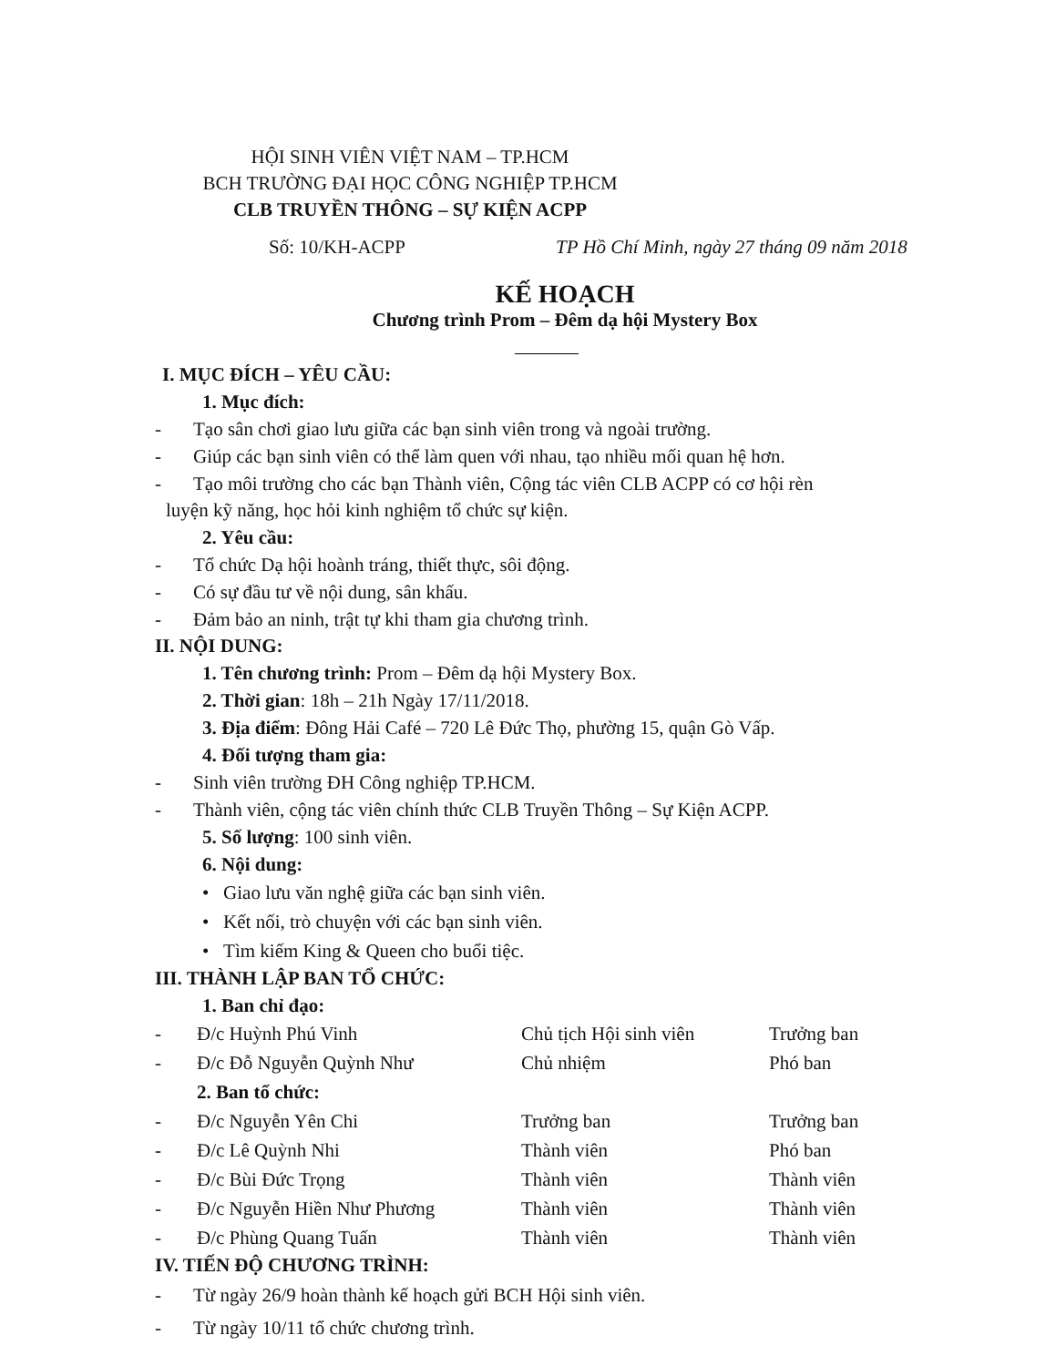HỘI SINH VIÊN VIỆT NAM – TP.HCM
BCH TRƯỜNG ĐẠI HỌC CÔNG NGHIỆP TP.HCM
CLB TRUYỀN THÔNG – SỰ KIỆN ACPP
Số: 10/KH-ACPP TP Hồ Chí Minh, ngày 27 tháng 09 năm 2018
KẾ HOẠCH
Chương trình Prom – Đêm dạ hội Mystery Box
I. MỤC ĐÍCH – YÊU CẦU:
1. Mục đích:
- Tạo sân chơi giao lưu giữa các bạn sinh viên trong và ngoài trường.
- Giúp các bạn sinh viên có thể làm quen với nhau, tạo nhiều mối quan hệ hơn.
- Tạo môi trường cho các bạn Thành viên, Cộng tác viên CLB ACPP có cơ hội rèn
luyện kỹ năng, học hỏi kinh nghiệm tổ chức sự kiện.
2. Yêu cầu:
- Tổ chức Dạ hội hoành tráng, thiết thực, sôi động.
- Có sự đầu tư về nội dung, sân khấu.
- Đảm bảo an ninh, trật tự khi tham gia chương trình.
II. NỘI DUNG:
1. Tên chương trình: Prom – Đêm dạ hội Mystery Box.
2. Thời gian: 18h – 21h Ngày 17/11/2018.
3. Địa điểm: Đông Hải Café – 720 Lê Đức Thọ, phường 15, quận Gò Vấp.
4. Đối tượng tham gia:
- Sinh viên trường ĐH Công nghiệp TP.HCM.
- Thành viên, cộng tác viên chính thức CLB Truyền Thông – Sự Kiện ACPP.
5. Số lượng: 100 sinh viên.
6. Nội dung:
• Giao lưu văn nghệ giữa các bạn sinh viên.
• Kết nối, trò chuyện với các bạn sinh viên.
• Tìm kiếm King & Queen cho buổi tiệc.
III. THÀNH LẬP BAN TỔ CHỨC:
1. Ban chỉ đạo:
| - | Đ/c Huỳnh Phú Vinh | Chủ tịch Hội sinh viên | Trưởng ban |
| - | Đ/c Đỗ Nguyễn Quỳnh Như | Chủ nhiệm | Phó ban |
| | 2. Ban tổ chức: | | |
| - | Đ/c Nguyễn Yên Chi | Trưởng ban | Trưởng ban |
| - | Đ/c Lê Quỳnh Nhi | Thành viên | Phó ban |
| - | Đ/c Bùi Đức Trọng | Thành viên | Thành viên |
| - | Đ/c Nguyễn Hiền Như Phương | Thành viên | Thành viên |
| - | Đ/c Phùng Quang Tuấn | Thành viên | Thành viên |
IV. TIẾN ĐỘ CHƯƠNG TRÌNH:
- Từ ngày 26/9 hoàn thành kế hoạch gửi BCH Hội sinh viên.
- Từ ngày 10/11 tổ chức chương trình.